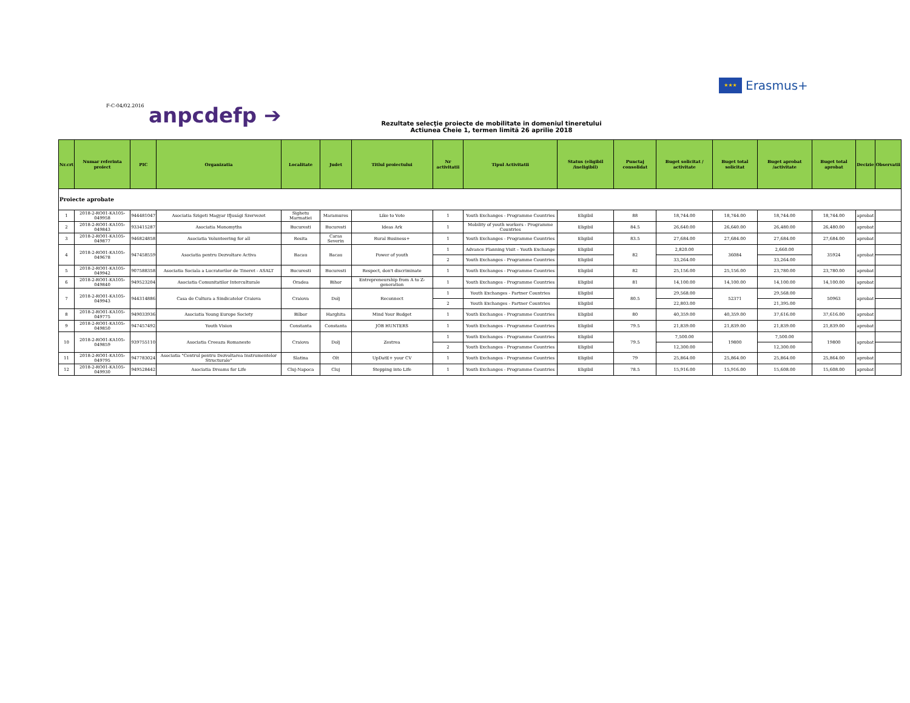★★★ Erasmus+
F-C-04/02.2016
anpcdefp ➔
Rezultate selecţie proiecte de mobilitate in domeniul tineretului
Actiunea Cheie 1, termen limită 26 aprilie 2018
| Nr.crt | Numar referinta proiect | PIC | Organizatia | Localitate | Judet | Titlul proiectului | Nr activitatii | Tipul Activitatii | Status (eligibil /ineligibil) | Punctaj consolidat | Buget solicitat / activitate | Buget total solicitat | Buget aprobat /activitate | Buget total aprobat | Decizie | Observatii |
| --- | --- | --- | --- | --- | --- | --- | --- | --- | --- | --- | --- | --- | --- | --- | --- | --- |
| Proiecte aprobate | | | | | | | | | | | | | | | | |
| 1 | 2018-2-RO01-KA105-049958 | 944481047 | Asociatia Szigeti Magyar Ifjusági Szervezet | Sighetu Marmatiei | Maramures | Like to Vote | 1 | Youth Exchanges - Programme Countries | Eligibil | 88 | 18,744.00 | 18,744.00 | 18,744.00 | 18,744.00 | aprobat | |
| 2 | 2018-2-RO01-KA105-049843 | 933415287 | Asociatia Monomyths | Bucuresti | Bucuresti | Ideas Ark | 1 | Mobility of youth workers - Programme Countries | Eligibil | 84.5 | 26,640.00 | 26,640.00 | 26,480.00 | 26,480.00 | aprobat | |
| 3 | 2018-2-RO01-KA105-049877 | 946824858 | Asociatia Volunteering for all | Resita | Caras Severin | Rural Business+ | 1 | Youth Exchanges - Programme Countries | Eligibil | 83.5 | 27,684.00 | 27,684.00 | 27,684.00 | 27,684.00 | aprobat | |
| 4 | 2018-2-RO01-KA105-049678 | 947458559 | Asociatia pentru Dezvoltare Activa | Bacau | Bacau | Power of youth | 1 | Advance Planning Visit – Youth Exchange | Eligibil | 82 | 2,820.00 | 36084 | 2,660.00 | 35924 | aprobat | |
| | | | | | | | 2 | Youth Exchanges - Programme Countries | Eligibil | | 33,264.00 | | 33,264.00 | | | |
| 5 | 2018-2-RO01-KA105-049942 | 907588358 | Asociatia Sociala a Lucratorilor de Tineret - ASALT | Bucuresti | Bucuresti | Respect, don't discriminate | 1 | Youth Exchanges - Programme Countries | Eligibil | 82 | 25,156.00 | 25,156.00 | 23,780.00 | 23,780.00 | aprobat | |
| 6 | 2018-2-RO01-KA105-049840 | 949523204 | Asociatia Comunitatilor Interculturale | Oradea | Bihor | Entrepreneurship from A to Z-generation | 1 | Youth Exchanges - Programme Countries | Eligibil | 81 | 14,100.00 | 14,100.00 | 14,100.00 | 14,100.00 | aprobat | |
| 7 | 2018-2-RO01-KA105-049943 | 944314886 | Casa de Cultura a Sindicatelor Craiova | Craiova | Dolj | Reconnect | 1 | Youth Exchanges - Partner Countries | Eligibil | 80.5 | 29,568.00 | 52371 | 29,568.00 | 50963 | aprobat | |
| | | | | | | | 2 | Youth Exchanges - Partner Countries | Eligibil | | 22,803.00 | | 21,395.00 | | | |
| 8 | 2018-2-RO01-KA105-049775 | 949033936 | Asociatia Young Europe Society | Bilbor | Harghita | Mind Your Budget | 1 | Youth Exchanges - Programme Countries | Eligibil | 80 | 40,359.00 | 40,359.00 | 37,616.00 | 37,616.00 | aprobat | |
| 9 | 2018-2-RO01-KA105-049850 | 947457492 | Youth Vision | Constanta | Constanta | JOB HUNTERS | 1 | Youth Exchanges - Programme Countries | Eligibil | 79.5 | 21,839.00 | 21,839.00 | 21,839.00 | 21,839.00 | aprobat | |
| 10 | 2018-2-RO01-KA105-049859 | 939755110 | Asociatia Creeaza Romaneste | Craiova | Dolj | Zestrea | 1 | Youth Exchanges - Programme Countries | Eligibil | 79.5 | 7,500.00 | 19800 | 7,500.00 | 19800 | aprobat | |
| | | | | | | | 2 | Youth Exchanges - Programme Countries | Eligibil | | 12,300.00 | | 12,300.00 | | | |
| 11 | 2018-2-RO01-KA105-049795 | 947783024 | Asociatia "Centrul pentru Dezvoltarea Instrumentelor Structurale" | Slatina | Olt | UpDatE+ your CV | 1 | Youth Exchanges - Programme Countries | Eligibil | 79 | 25,864.00 | 25,864.00 | 25,864.00 | 25,864.00 | aprobat | |
| 12 | 2018-2-RO01-KA105-049930 | 949528442 | Asociatia Dreams for Life | Cluj-Napoca | Cluj | Stepping into Life | 1 | Youth Exchanges - Programme Countries | Eligibil | 78.5 | 15,916.00 | 15,916.00 | 15,608.00 | 15,608.00 | aprobat | |